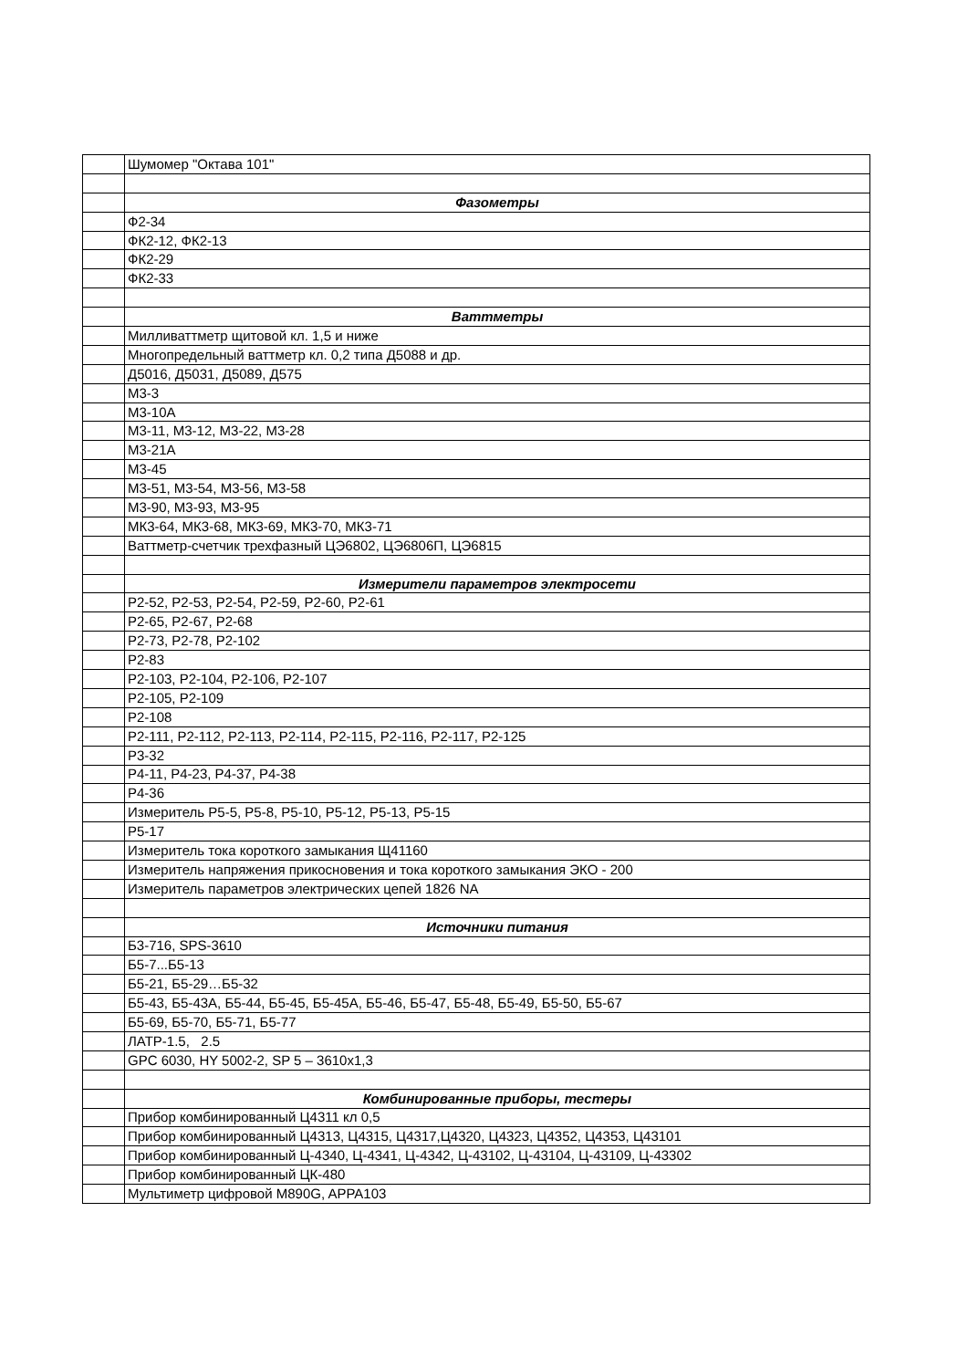| | Шумомер "Октава 101" |
| | Фазометры |
| | Ф2-34 |
| | ФК2-12, ФК2-13 |
| | ФК2-29 |
| | ФК2-33 |
| | Ваттметры |
| | Милливаттметр щитовой кл. 1,5 и ниже |
| | Многопредельный ваттметр кл. 0,2 типа Д5088 и др. |
| | Д5016, Д5031, Д5089, Д575 |
| | М3-3 |
| | М3-10А |
| | М3-11, М3-12, М3-22, М3-28 |
| | М3-21А |
| | М3-45 |
| | М3-51, М3-54, М3-56, М3-58 |
| | М3-90, М3-93, М3-95 |
| | МК3-64, МК3-68, МК3-69, МК3-70, МК3-71 |
| | Ваттметр-счетчик трехфазный ЦЭ6802, ЦЭ6806П, ЦЭ6815 |
| | Измерители параметров электросети |
| | Р2-52, Р2-53, Р2-54, Р2-59, Р2-60, Р2-61 |
| | Р2-65, Р2-67, Р2-68 |
| | Р2-73, Р2-78, Р2-102 |
| | Р2-83 |
| | Р2-103, Р2-104, Р2-106, Р2-107 |
| | Р2-105, Р2-109 |
| | Р2-108 |
| | Р2-111, Р2-112, Р2-113, Р2-114, Р2-115, Р2-116, Р2-117, Р2-125 |
| | Р3-32 |
| | Р4-11, Р4-23, Р4-37, Р4-38 |
| | Р4-36 |
| | Измеритель Р5-5, Р5-8, Р5-10, Р5-12, Р5-13, Р5-15 |
| | Р5-17 |
| | Измеритель тока короткого замыкания Щ41160 |
| | Измеритель напряжения прикосновения и тока короткого замыкания ЭКО - 200 |
| | Измеритель параметров электрических цепей 1826 NA |
| | Источники питания |
| | Б3-716, SPS-3610 |
| | Б5-7...Б5-13 |
| | Б5-21, Б5-29…Б5-32 |
| | Б5-43, Б5-43А, Б5-44, Б5-45, Б5-45А, Б5-46, Б5-47, Б5-48, Б5-49, Б5-50, Б5-67 |
| | Б5-69, Б5-70, Б5-71, Б5-77 |
| | ЛАТР-1.5, 2.5 |
| | GPC 6030, HY 5002-2, SP 5 – 3610х1,3 |
| | Комбинированные приборы, тестеры |
| | Прибор комбинированный Ц4311 кл 0,5 |
| | Прибор комбинированный Ц4313, Ц4315, Ц4317,Ц4320, Ц4323, Ц4352, Ц4353, Ц43101 |
| | Прибор комбинированный Ц-4340, Ц-4341, Ц-4342, Ц-43102, Ц-43104, Ц-43109, Ц-43302 |
| | Прибор комбинированный ЦК-480 |
| | Мультиметр цифровой М890G, APPA103 |